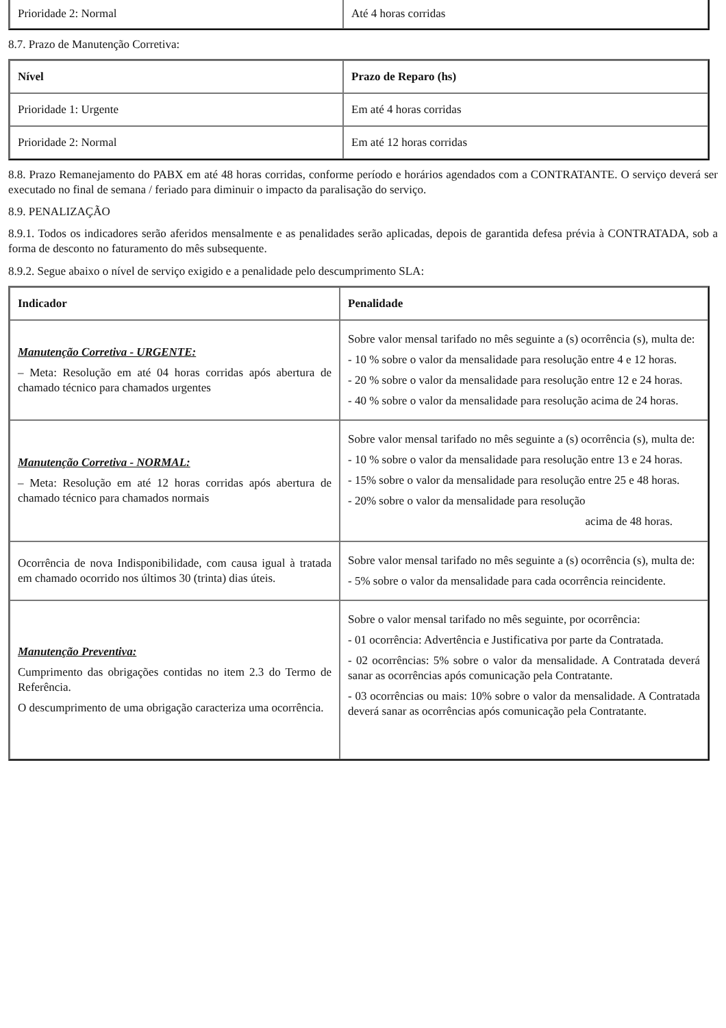| Prioridade 2: Normal | Até 4 horas corridas |
8.7. Prazo de Manutenção Corretiva:
| Nível | Prazo de Reparo (hs) |
| --- | --- |
| Prioridade 1: Urgente | Em até 4 horas corridas |
| Prioridade 2: Normal | Em até 12 horas corridas |
8.8. Prazo Remanejamento do PABX em até 48 horas corridas, conforme período e horários agendados com a CONTRATANTE. O serviço deverá ser executado no final de semana / feriado para diminuir o impacto da paralisação do serviço.
8.9. PENALIZAÇÃO
8.9.1. Todos os indicadores serão aferidos mensalmente e as penalidades serão aplicadas, depois de garantida defesa prévia à CONTRATADA, sob a forma de desconto no faturamento do mês subsequente.
8.9.2. Segue abaixo o nível de serviço exigido e a penalidade pelo descumprimento SLA:
| Indicador | Penalidade |
| --- | --- |
| Manutenção Corretiva - URGENTE: – Meta: Resolução em até 04 horas corridas após abertura de chamado técnico para chamados urgentes | Sobre valor mensal tarifado no mês seguinte a (s) ocorrência (s), multa de: - 10 % sobre o valor da mensalidade para resolução entre 4 e 12 horas. - 20 % sobre o valor da mensalidade para resolução entre 12 e 24 horas. - 40 % sobre o valor da mensalidade para resolução acima de 24 horas. |
| Manutenção Corretiva - NORMAL: – Meta: Resolução em até 12 horas corridas após abertura de chamado técnico para chamados normais | Sobre valor mensal tarifado no mês seguinte a (s) ocorrência (s), multa de: - 10 % sobre o valor da mensalidade para resolução entre 13 e 24 horas. - 15% sobre o valor da mensalidade para resolução entre 25 e 48 horas. - 20% sobre o valor da mensalidade para resolução acima de 48 horas. |
| Ocorrência de nova Indisponibilidade, com causa igual à tratada em chamado ocorrido nos últimos 30 (trinta) dias úteis. | Sobre valor mensal tarifado no mês seguinte a (s) ocorrência (s), multa de: - 5% sobre o valor da mensalidade para cada ocorrência reincidente. |
| Manutenção Preventiva: Cumprimento das obrigações contidas no item 2.3 do Termo de Referência. O descumprimento de uma obrigação caracteriza uma ocorrência. | Sobre o valor mensal tarifado no mês seguinte, por ocorrência: - 01 ocorrência: Advertência e Justificativa por parte da Contratada. - 02 ocorrências: 5% sobre o valor da mensalidade. A Contratada deverá sanar as ocorrências após comunicação pela Contratante. - 03 ocorrências ou mais: 10% sobre o valor da mensalidade. A Contratada deverá sanar as ocorrências após comunicação pela Contratante. |